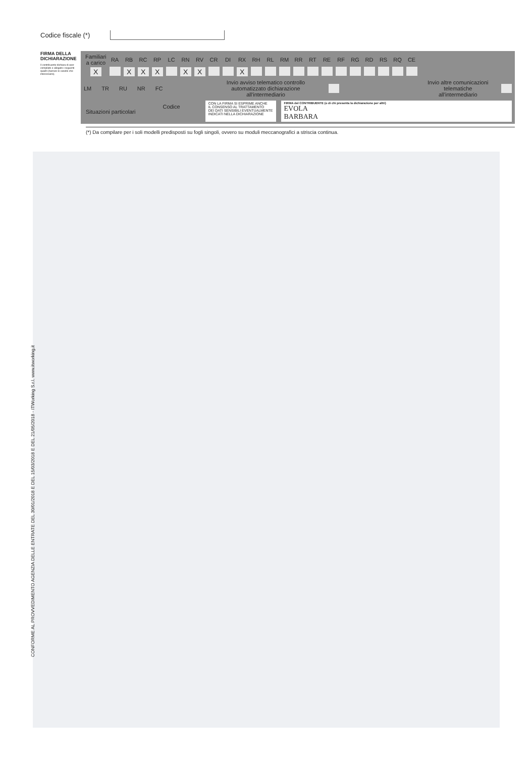CONFORME AL PROVVEDIMENTO AGENZIA DELLE ENTRATE DEL 30/01/2018 E DEL 15/03/2018 E DEL 21/05/2018 - ITWorking S.r.l. www.itworking.it
Codice fiscale (*)
FIRMA DELLA DICHIARAZIONE
Il contribuente dichiara di aver compilato e allegato i seguenti quadri (barrare le caselle che interessano).
| Familiari a carico | RA | RB | RC | RP | LC | RN | RV | CR | DI | RX | RH | RL | RM | RR | RT | RE | RF | RG | RD | RS | RQ | CE |
| X | | X | X | X | | X | X | | | X | | | | | | | | | | | | |
LM TR RU NR FC Invio avviso telematico controllo
automatizzato dichiarazione all'intermediario Invio altre comunicazioni
telematiche all'intermediario
Situazioni particolari Codice CON LA FIRMA SI ESPRIME ANCHE
IL CONSENSO AL TRATTAMENTO
DEI DATI SENSIBILI EVENTUALMENTE
INDICATI NELLA DICHIARAZIONE FIRMA del CONTRIBUENTE (o di chi presenta la dichiarazione per altri)
EVOLA
BARBARA
(*) Da compilare per i soli modelli predisposti su fogli singoli, ovvero su moduli meccanografici a striscia continua.